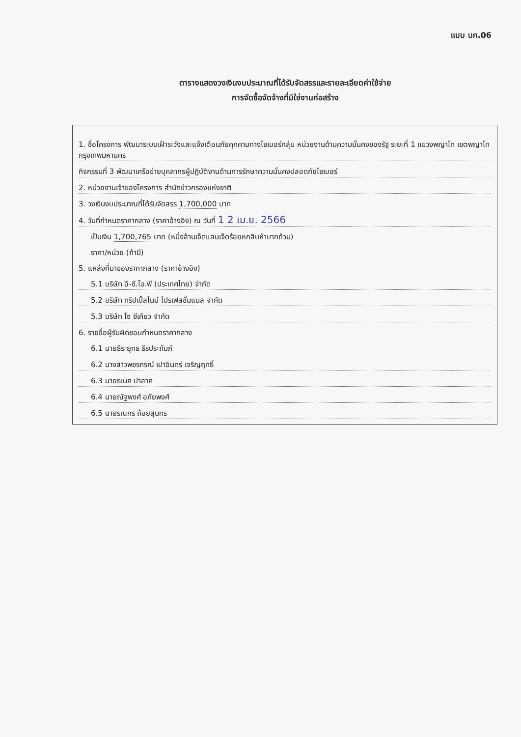แบบ บก.06
ตารางแสดงวงเงินงบประมาณที่ได้รับจัดสรรและรายละเอียดค่าใช้จ่าย
การจัดซื้อจัดจ้างที่มิใช่งานก่อสร้าง
1. ชื่อโครงการ พัฒนาระบบเฝ้าระวังและแจ้งเตือนภัยคุกคามทางไซเบอร์กลุ่ม หน่วยงานด้านความมั่นคงของรัฐ ระยะที่ 1 แขวงพญาไท เขตพญาไท กรุงเทพมหานคร
กิจกรรมที่ 3 พัฒนาเครือข่ายบุคลากรผู้ปฏิบัติงานด้านการรักษาความมั่นคงปลอดภัยไซเบอร์
2. หน่วยงานเจ้าของโครงการ สำนักข่าวกรองแห่งชาติ
3. วงเงินงบประมาณที่ได้รับจัดสรร 1,700,000 บาท
4. วันที่กำหนดราคากลาง (ราคาอ้างอิง) ณ วันที่ 1 2 เม.ย. 2566
เป็นเงิน 1,700,765 บาท (หนึ่งล้านเจ็ดแสนเจ็ดร้อยหกสิบห้าบาทถ้วน)
ราคา/หน่วย (ถ้ามี)
5. แหล่งที่มาของราคากลาง (ราคาอ้างอิง)
5.1 บริษัท อี-ซี.โอ.พี (ประเทศไทย) จำกัด
5.2 บริษัท ทริปเปิ้ลไนน์ โปรเฟสชั่นแนล จำกัด
5.3 บริษัท โซ ซีเคียว จำกัด
6. รายชื่อผู้รับผิดชอบกำหนดราคากลาง
6.1 นายธีระยุทธ ธีรประถัมภ์
6.2 นางสาวพชรภรณ์ เปาอินทร์ เจริญฤทธิ์
6.3 นายธเนศ ปาลาศ
6.4 นายณัฐพงศ์ อภัยพงศ์
6.5 นายรณกร ถ้อยสุนทร